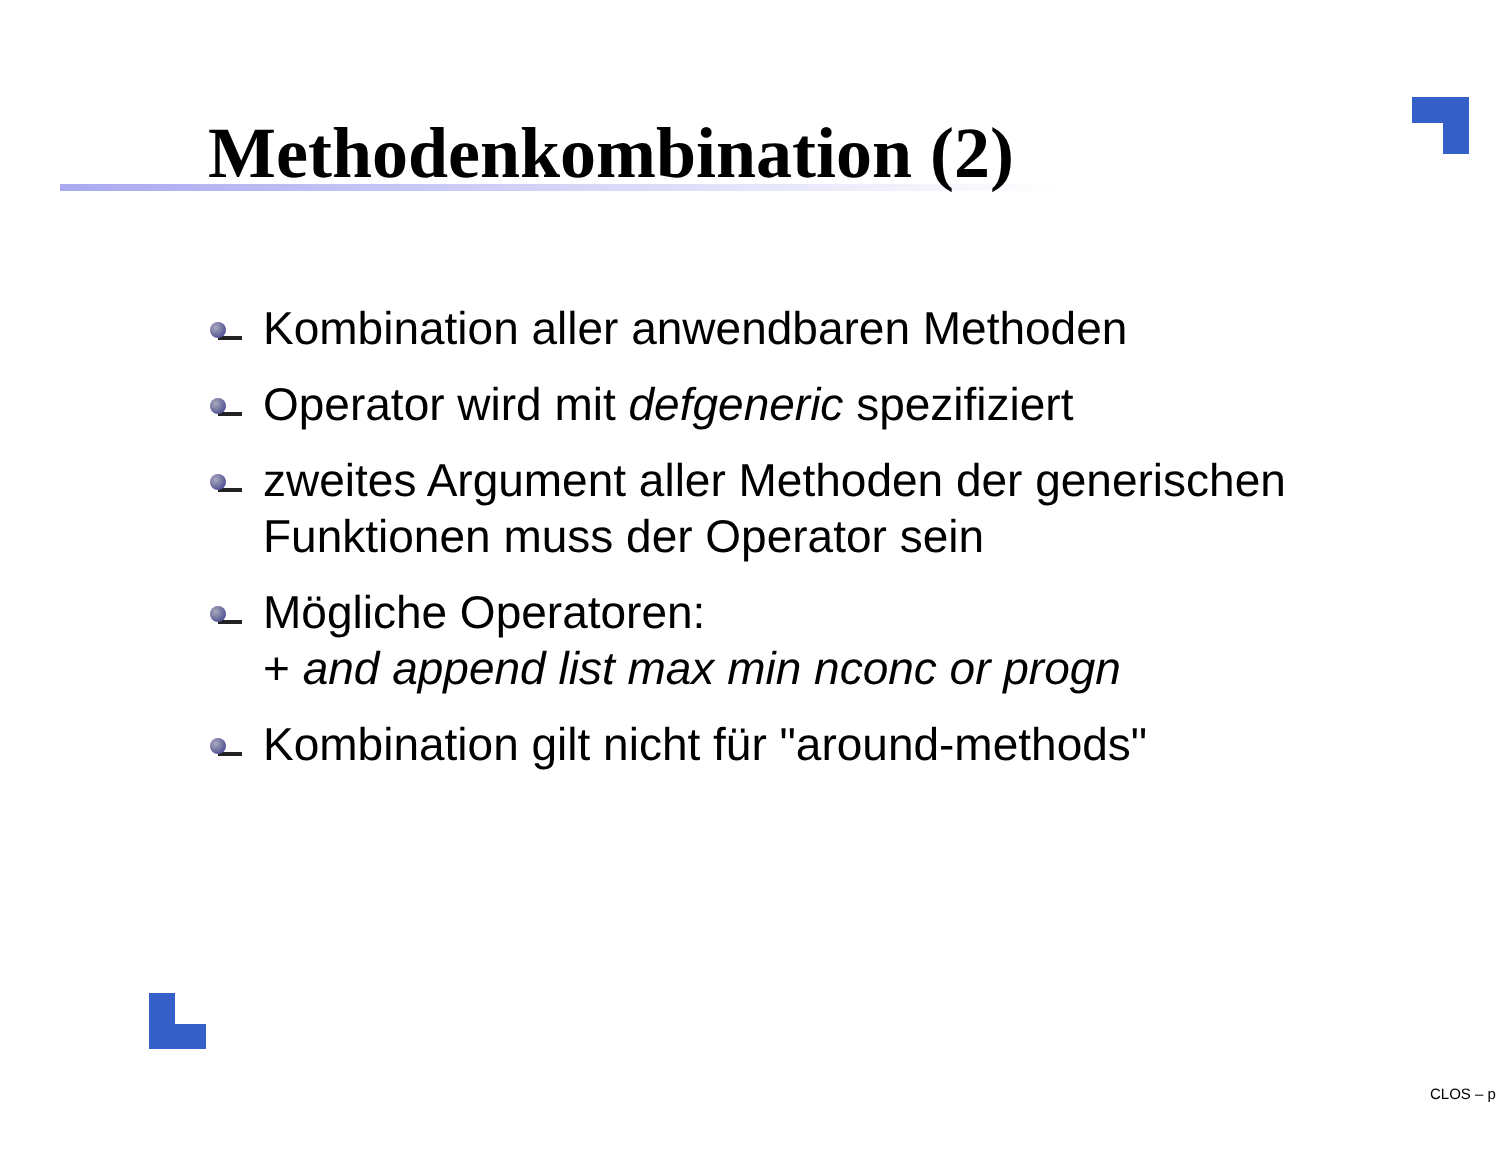Methodenkombination (2)
Kombination aller anwendbaren Methoden
Operator wird mit defgeneric spezifiziert
zweites Argument aller Methoden der generischen Funktionen muss der Operator sein
Mögliche Operatoren:
+ and append list max min nconc or progn
Kombination gilt nicht für "around-methods"
CLOS – p